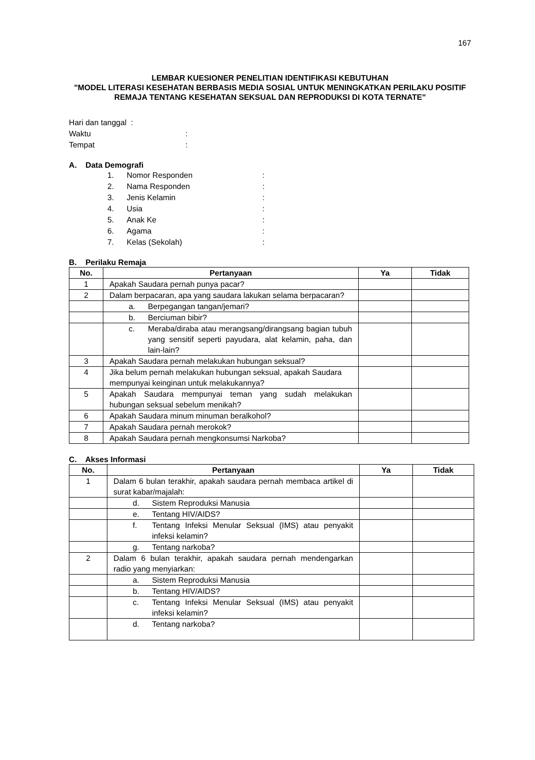167
LEMBAR KUESIONER PENELITIAN IDENTIFIKASI KEBUTUHAN
"MODEL LITERASI KESEHATAN BERBASIS MEDIA SOSIAL UNTUK MENINGKATKAN PERILAKU POSITIF REMAJA TENTANG KESEHATAN SEKSUAL DAN REPRODUKSI DI KOTA TERNATE"
Hari dan tanggal :
Waktu:
Tempat:
A. Data Demografi
1. Nomor Responden:
2. Nama Responden:
3. Jenis Kelamin:
4. Usia:
5. Anak Ke:
6. Agama:
7. Kelas (Sekolah):
B. Perilaku Remaja
| No. | Pertanyaan | Ya | Tidak |
| --- | --- | --- | --- |
| 1 | Apakah Saudara pernah punya pacar? | | |
| 2 | Dalam berpacaran, apa yang saudara lakukan selama berpacaran? | | |
| | a. Berpegangan tangan/jemari? | | |
| | b. Berciuman bibir? | | |
| | c. Meraba/diraba atau merangsang/dirangsang bagian tubuh yang sensitif seperti payudara, alat kelamin, paha, dan lain-lain? | | |
| 3 | Apakah Saudara pernah melakukan hubungan seksual? | | |
| 4 | Jika belum pernah melakukan hubungan seksual, apakah Saudara mempunyai keinginan untuk melakukannya? | | |
| 5 | Apakah Saudara mempunyai teman yang sudah melakukan hubungan seksual sebelum menikah? | | |
| 6 | Apakah Saudara minum minuman beralkohol? | | |
| 7 | Apakah Saudara pernah merokok? | | |
| 8 | Apakah Saudara pernah mengkonsumsi Narkoba? | | |
C. Akses Informasi
| No. | Pertanyaan | Ya | Tidak |
| --- | --- | --- | --- |
| 1 | Dalam 6 bulan terakhir, apakah saudara pernah membaca artikel di surat kabar/majalah: | | |
| | d. Sistem Reproduksi Manusia | | |
| | e. Tentang HIV/AIDS? | | |
| | f. Tentang Infeksi Menular Seksual (IMS) atau penyakit infeksi kelamin? | | |
| | g. Tentang narkoba? | | |
| 2 | Dalam 6 bulan terakhir, apakah saudara pernah mendengarkan radio yang menyiarkan: | | |
| | a. Sistem Reproduksi Manusia | | |
| | b. Tentang HIV/AIDS? | | |
| | c. Tentang Infeksi Menular Seksual (IMS) atau penyakit infeksi kelamin? | | |
| | d. Tentang narkoba? | | |